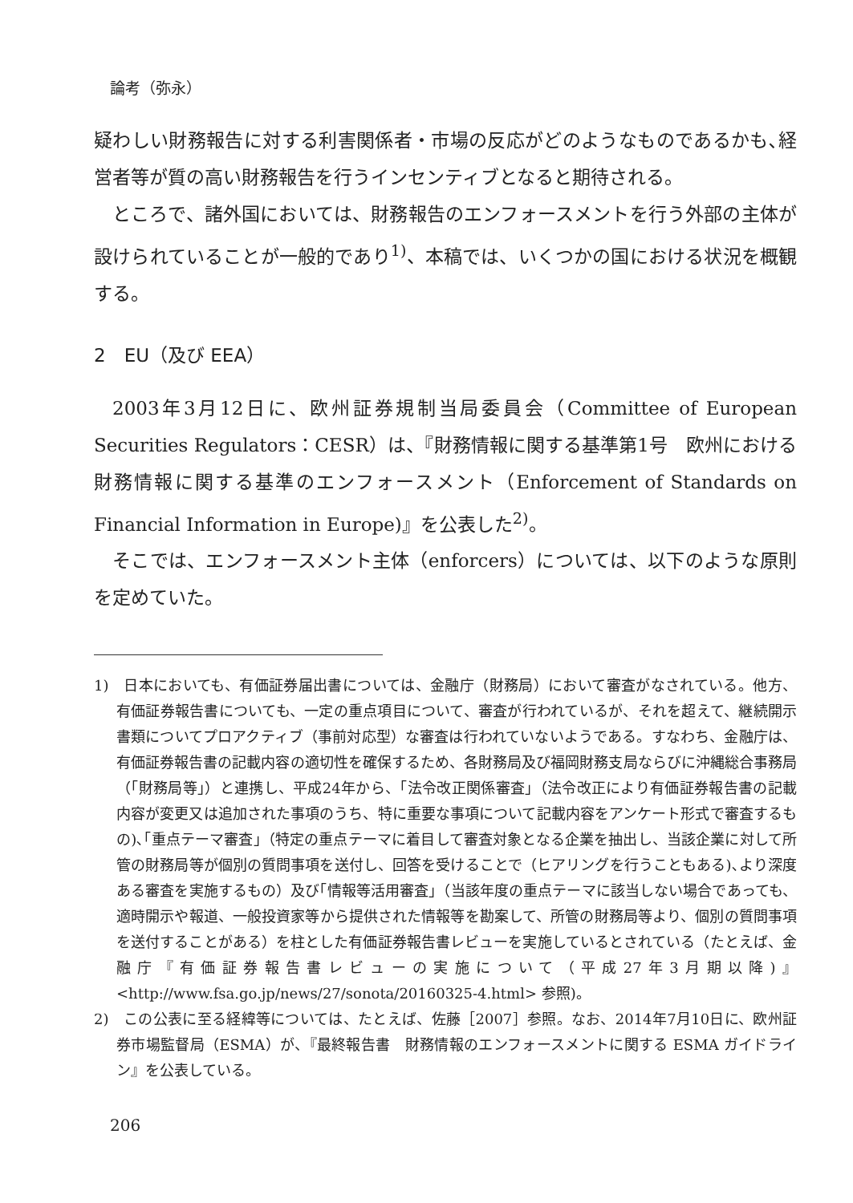論考（弥永）
疑わしい財務報告に対する利害関係者・市場の反応がどのようなものであるかも､経営者等が質の高い財務報告を行うインセンティブとなると期待される。
ところで、諸外国においては、財務報告のエンフォースメントを行う外部の主体が設けられていることが一般的であり<sup>1)</sup>、本稿では、いくつかの国における状況を概観する。
2　EU（及び EEA）
2003年3月12日に、欧州証券規制当局委員会（Committee of European Securities Regulators：CESR）は、『財務情報に関する基準第1号　欧州における財務情報に関する基準のエンフォースメント（Enforcement of Standards on Financial Information in Europe)』を公表した<sup>2)</sup>。
そこでは、エンフォースメント主体（enforcers）については、以下のような原則を定めていた。
1)　日本においても、有価証券届出書については、金融庁（財務局）において審査がなされている。他方、有価証券報告書についても、一定の重点項目について、審査が行われているが、それを超えて、継続開示書類についてプロアクティブ（事前対応型）な審査は行われていないようである。すなわち、金融庁は、有価証券報告書の記載内容の適切性を確保するため、各財務局及び福岡財務支局ならびに沖縄総合事務局（｢財務局等｣）と連携し、平成24年から、｢法令改正関係審査｣（法令改正により有価証券報告書の記載内容が変更又は追加された事項のうち、特に重要な事項について記載内容をアンケート形式で審査するもの)､｢重点テーマ審査｣（特定の重点テーマに着目して審査対象となる企業を抽出し、当該企業に対して所管の財務局等が個別の質問事項を送付し、回答を受けることで（ヒアリングを行うこともある)､より深度ある審査を実施するもの）及び｢情報等活用審査｣（当該年度の重点テーマに該当しない場合であっても、適時開示や報道、一般投資家等から提供された情報等を勘案して、所管の財務局等より、個別の質問事項を送付することがある）を柱とした有価証券報告書レビューを実施しているとされている（たとえば、金融庁『有価証券報告書レビューの実施について（平成27年3月期以降)』<http://www.fsa.go.jp/news/27/sonota/20160325-4.html> 参照)。
2)　この公表に至る経緯等については、たとえば、佐藤［2007］参照。なお、2014年7月10日に、欧州証券市場監督局（ESMA）が、『最終報告書　財務情報のエンフォースメントに関する ESMA ガイドライン』を公表している。
206